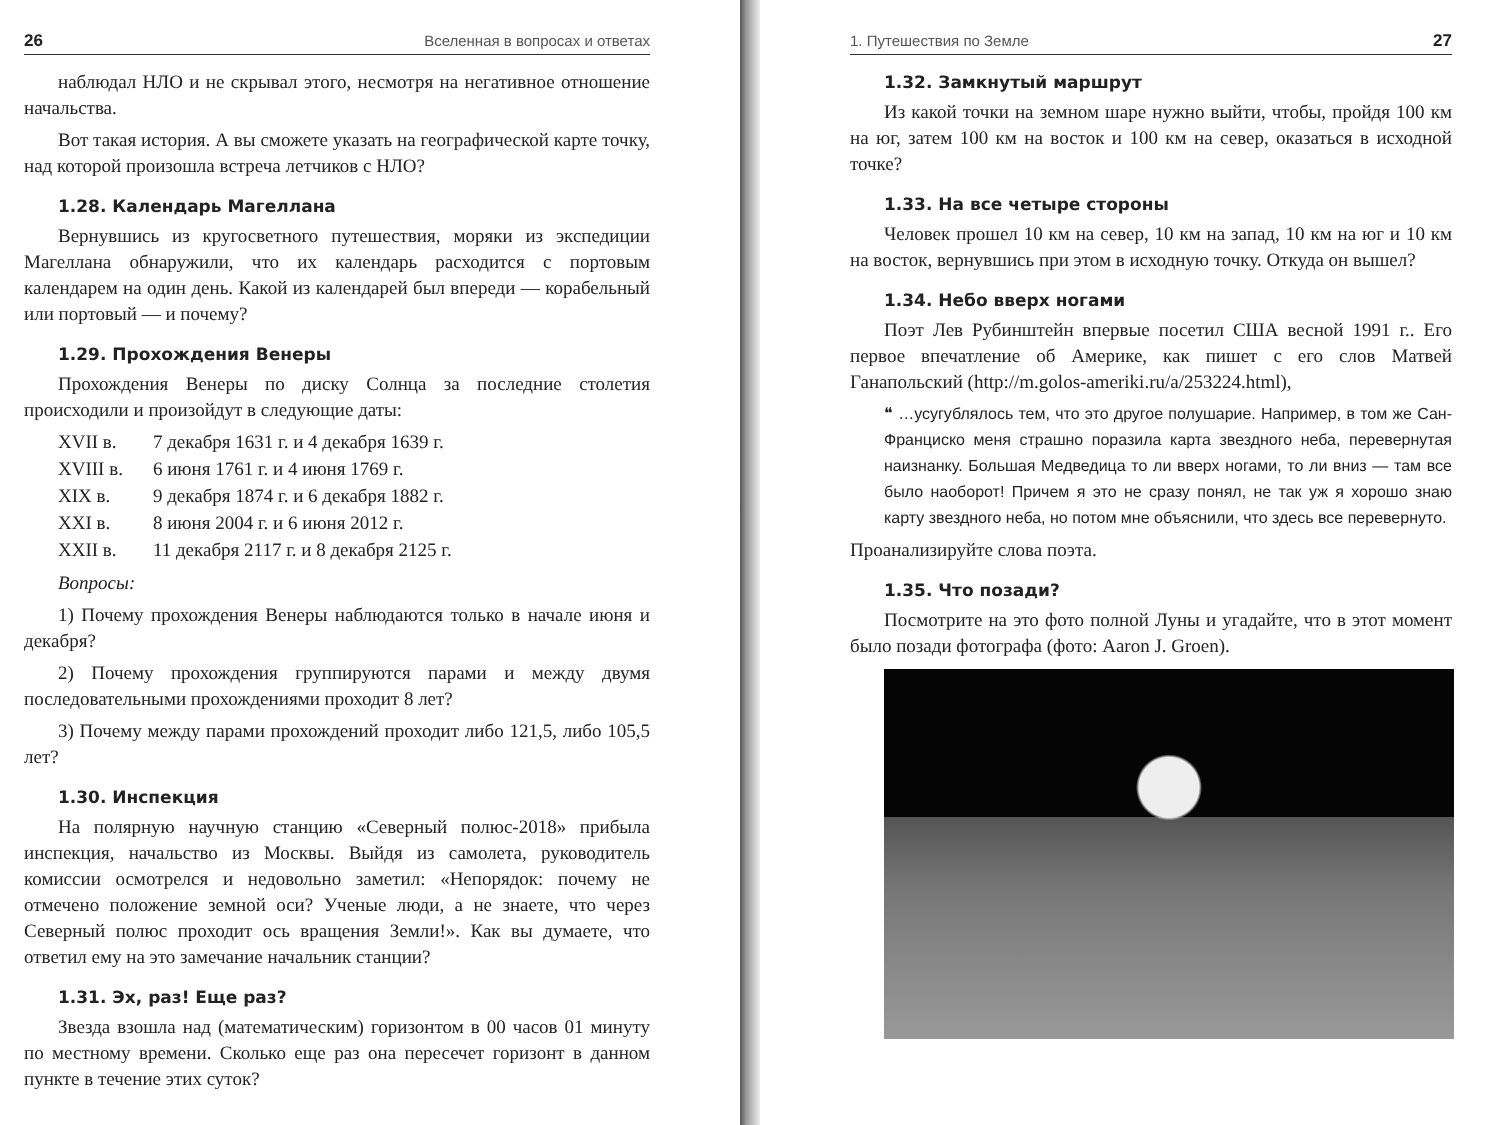26 Вселенная в вопросах и ответах
наблюдал НЛО и не скрывал этого, несмотря на негативное отношение начальства.
Вот такая история. А вы сможете указать на географической карте точку, над которой произошла встреча летчиков с НЛО?
1.28. Календарь Магеллана
Вернувшись из кругосветного путешествия, моряки из экспедиции Магеллана обнаружили, что их календарь расходится с портовым календарем на один день. Какой из календарей был впереди — корабельный или портовый — и почему?
1.29. Прохождения Венеры
Прохождения Венеры по диску Солнца за последние столетия происходили и произойдут в следующие даты:
| XVII в. | 7 декабря 1631 г. и 4 декабря 1639 г. |
| XVIII в. | 6 июня 1761 г. и 4 июня 1769 г. |
| XIX в. | 9 декабря 1874 г. и 6 декабря 1882 г. |
| XXI в. | 8 июня 2004 г. и 6 июня 2012 г. |
| XXII в. | 11 декабря 2117 г. и 8 декабря 2125 г. |
Вопросы:
1) Почему прохождения Венеры наблюдаются только в начале июня и декабря?
2) Почему прохождения группируются парами и между двумя последовательными прохождениями проходит 8 лет?
3) Почему между парами прохождений проходит либо 121,5, либо 105,5 лет?
1.30. Инспекция
На полярную научную станцию «Северный полюс-2018» прибыла инспекция, начальство из Москвы. Выйдя из самолета, руководитель комиссии осмотрелся и недовольно заметил: «Непорядок: почему не отмечено положение земной оси? Ученые люди, а не знаете, что через Северный полюс проходит ось вращения Земли!». Как вы думаете, что ответил ему на это замечание начальник станции?
1.31. Эх, раз! Еще раз?
Звезда взошла над (математическим) горизонтом в 00 часов 01 минуту по местному времени. Сколько еще раз она пересечет горизонт в данном пункте в течение этих суток?
1. Путешествия по Земле 27
1.32. Замкнутый маршрут
Из какой точки на земном шаре нужно выйти, чтобы, пройдя 100 км на юг, затем 100 км на восток и 100 км на север, оказаться в исходной точке?
1.33. На все четыре стороны
Человек прошел 10 км на север, 10 км на запад, 10 км на юг и 10 км на восток, вернувшись при этом в исходную точку. Откуда он вышел?
1.34. Небо вверх ногами
Поэт Лев Рубинштейн впервые посетил США весной 1991 г.. Его первое впечатление об Америке, как пишет с его слов Матвей Ганапольский (http://m.golos-ameriki.ru/a/253224.html),
❝ …усугублялось тем, что это другое полушарие. Например, в том же Сан-Франциско меня страшно поразила карта звездного неба, перевернутая наизнанку. Большая Медведица то ли вверх ногами, то ли вниз — там все было наоборот! Причем я это не сразу понял, не так уж я хорошо знаю карту звездного неба, но потом мне объяснили, что здесь все перевернуто.
Проанализируйте слова поэта.
1.35. Что позади?
Посмотрите на это фото полной Луны и угадайте, что в этот момент было позади фотографа (фото: Aaron J. Groen).